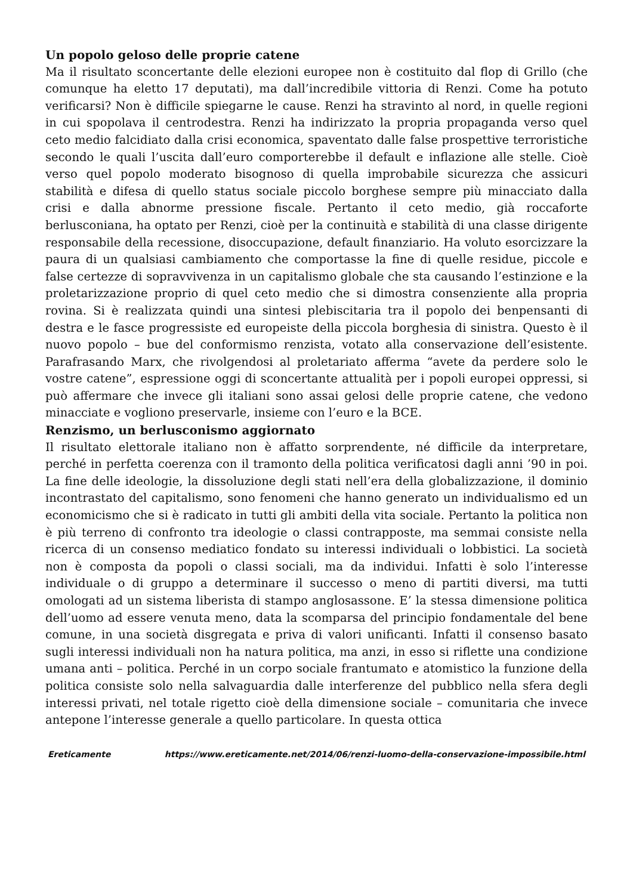Un popolo geloso delle proprie catene
Ma il risultato sconcertante delle elezioni europee non è costituito dal flop di Grillo (che comunque ha eletto 17 deputati), ma dall’incredibile vittoria di Renzi. Come ha potuto verificarsi? Non è difficile spiegarne le cause. Renzi ha stravinto al nord, in quelle regioni in cui spopolava il centrodestra. Renzi ha indirizzato la propria propaganda verso quel ceto medio falcidiato dalla crisi economica, spaventato dalle false prospettive terroristiche secondo le quali l’uscita dall’euro comporterebbe il default e inflazione alle stelle. Cioè verso quel popolo moderato bisognoso di quella improbabile sicurezza che assicuri stabilità e difesa di quello status sociale piccolo borghese sempre più minacciato dalla crisi e dalla abnorme pressione fiscale. Pertanto il ceto medio, già roccaforte berlusconiana, ha optato per Renzi, cioè per la continuità e stabilità di una classe dirigente responsabile della recessione, disoccupazione, default finanziario. Ha voluto esorcizzare la paura di un qualsiasi cambiamento che comportasse la fine di quelle residue, piccole e false certezze di sopravvivenza in un capitalismo globale che sta causando l’estinzione e la proletarizzazione proprio di quel ceto medio che si dimostra consenziente alla propria rovina. Si è realizzata quindi una sintesi plebiscitaria tra il popolo dei benpensanti di destra e le fasce progressiste ed europeiste della piccola borghesia di sinistra. Questo è il nuovo popolo – bue del conformismo renzista, votato alla conservazione dell’esistente. Parafrasando Marx, che rivolgendosi al proletariato afferma “avete da perdere solo le vostre catene”, espressione oggi di sconcertante attualità per i popoli europei oppressi, si può affermare che invece gli italiani sono assai gelosi delle proprie catene, che vedono minacciate e vogliono preservarle, insieme con l’euro e la BCE.
Renzismo, un berlusconismo aggiornato
Il risultato elettorale italiano non è affatto sorprendente, né difficile da interpretare, perché in perfetta coerenza con il tramonto della politica verificatosi dagli anni ’90 in poi. La fine delle ideologie, la dissoluzione degli stati nell’era della globalizzazione, il dominio incontrastato del capitalismo, sono fenomeni che hanno generato un individualismo ed un economicismo che si è radicato in tutti gli ambiti della vita sociale. Pertanto la politica non è più terreno di confronto tra ideologie o classi contrapposte, ma semmai consiste nella ricerca di un consenso mediatico fondato su interessi individuali o lobbistici. La società non è composta da popoli o classi sociali, ma da individui. Infatti è solo l’interesse individuale o di gruppo a determinare il successo o meno di partiti diversi, ma tutti omologati ad un sistema liberista di stampo anglosassone. E’ la stessa dimensione politica dell’uomo ad essere venuta meno, data la scomparsa del principio fondamentale del bene comune, in una società disgregata e priva di valori unificanti. Infatti il consenso basato sugli interessi individuali non ha natura politica, ma anzi, in esso si riflette una condizione umana anti – politica. Perché in un corpo sociale frantumato e atomistico la funzione della politica consiste solo nella salvaguardia dalle interferenze del pubblico nella sfera degli interessi privati, nel totale rigetto cioè della dimensione sociale – comunitaria che invece antepone l’interesse generale a quello particolare. In questa ottica
Ereticamente https://www.ereticamente.net/2014/06/renzi-luomo-della-conservazione-impossibile.html